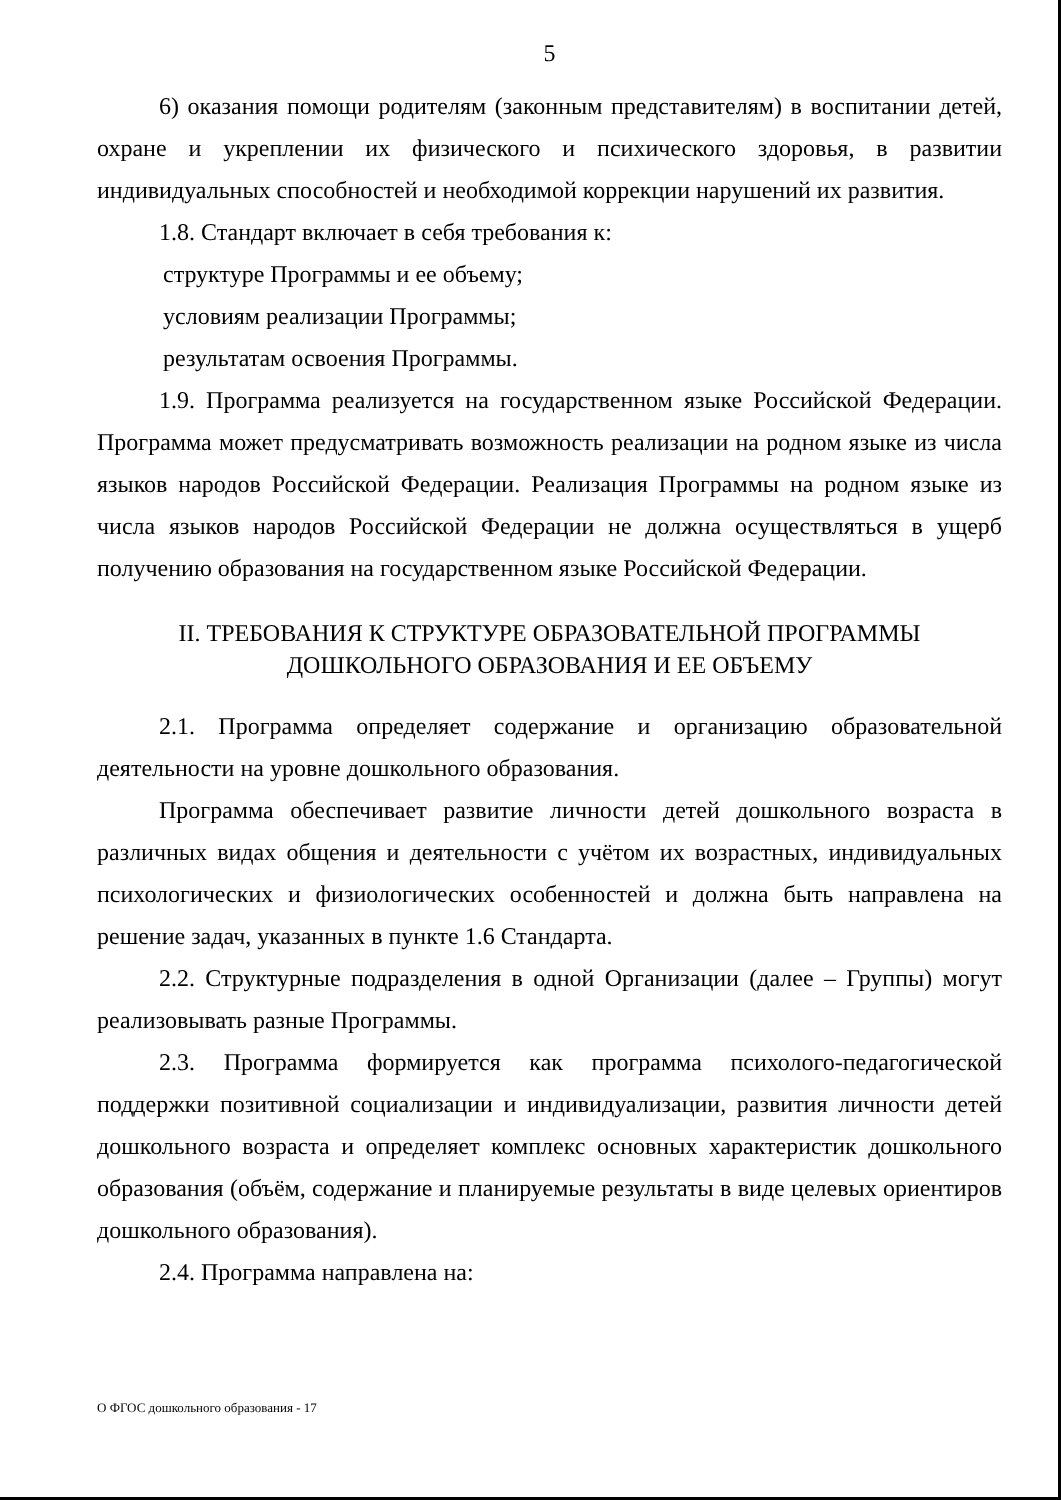5
6) оказания помощи родителям (законным представителям) в воспитании детей, охране и укреплении их физического и психического здоровья, в развитии индивидуальных способностей и необходимой коррекции нарушений их развития.
1.8. Стандарт включает в себя требования к:
структуре Программы и ее объему;
условиям реализации Программы;
результатам освоения Программы.
1.9. Программа реализуется на государственном языке Российской Федерации. Программа может предусматривать возможность реализации на родном языке из числа языков народов Российской Федерации. Реализация Программы на родном языке из числа языков народов Российской Федерации не должна осуществляться в ущерб получению образования на государственном языке Российской Федерации.
II. ТРЕБОВАНИЯ К СТРУКТУРЕ ОБРАЗОВАТЕЛЬНОЙ ПРОГРАММЫ
ДОШКОЛЬНОГО ОБРАЗОВАНИЯ И ЕЕ ОБЪЕМУ
2.1. Программа определяет содержание и организацию образовательной деятельности на уровне дошкольного образования.
Программа обеспечивает развитие личности детей дошкольного возраста в различных видах общения и деятельности с учётом их возрастных, индивидуальных психологических и физиологических особенностей и должна быть направлена на решение задач, указанных в пункте 1.6 Стандарта.
2.2. Структурные подразделения в одной Организации (далее – Группы) могут реализовывать разные Программы.
2.3. Программа формируется как программа психолого-педагогической поддержки позитивной социализации и индивидуализации, развития личности детей дошкольного возраста и определяет комплекс основных характеристик дошкольного образования (объём, содержание и планируемые результаты в виде целевых ориентиров дошкольного образования).
2.4. Программа направлена на:
О ФГОС дошкольного образования - 17